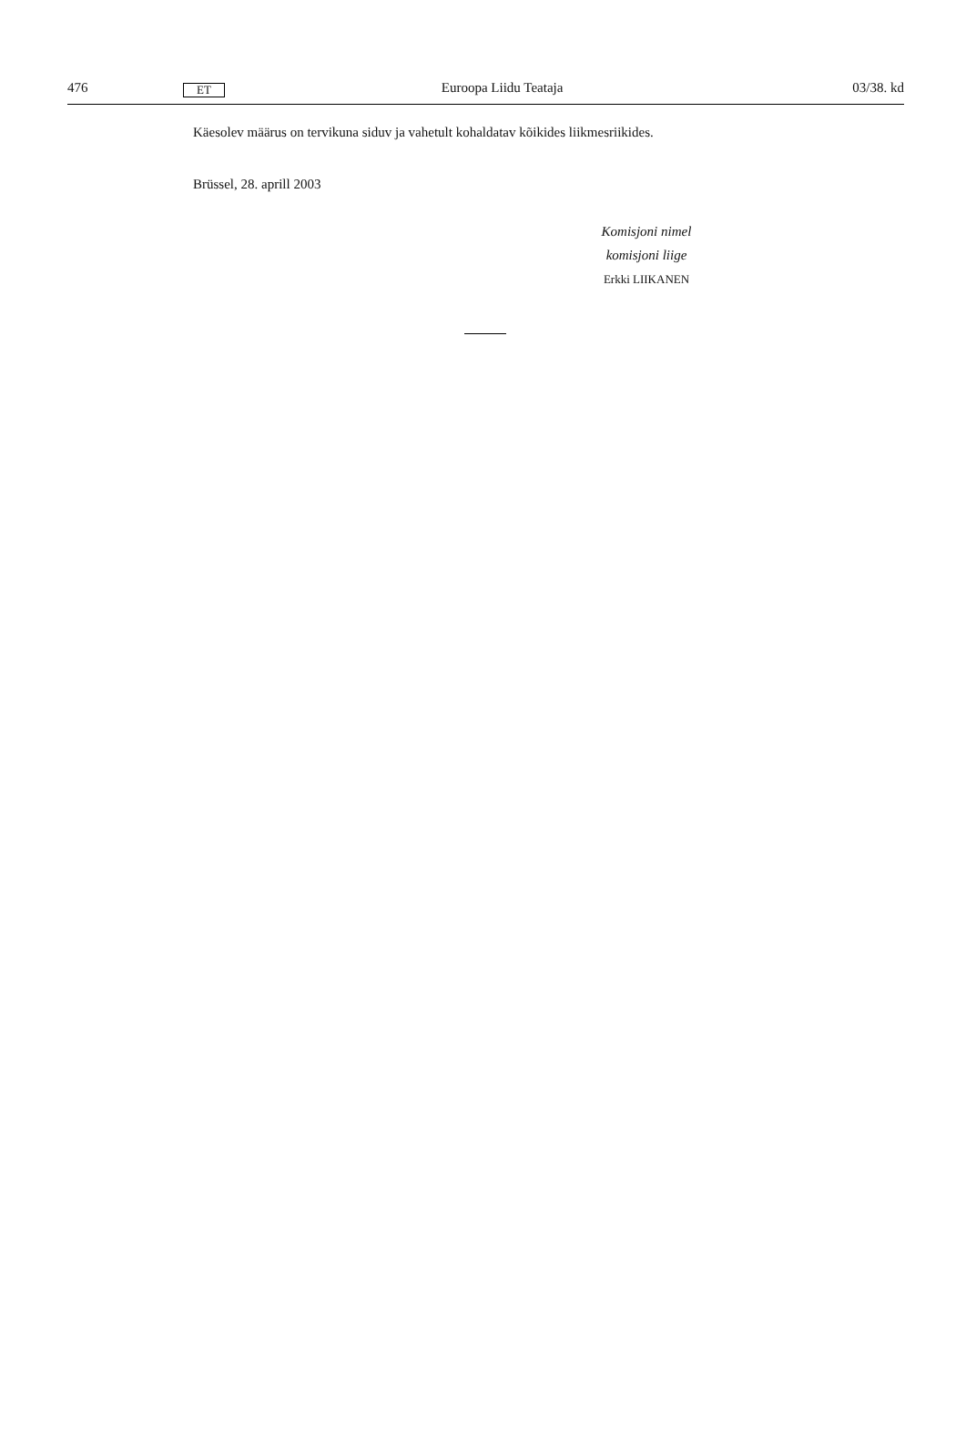476 ET Euroopa Liidu Teataja 03/38. kd
Käesolev määrus on tervikuna siduv ja vahetult kohaldatav kõikides liikmesriikides.
Brüssel, 28. aprill 2003
Komisjoni nimel
komisjoni liige
Erkki LIIKANEN